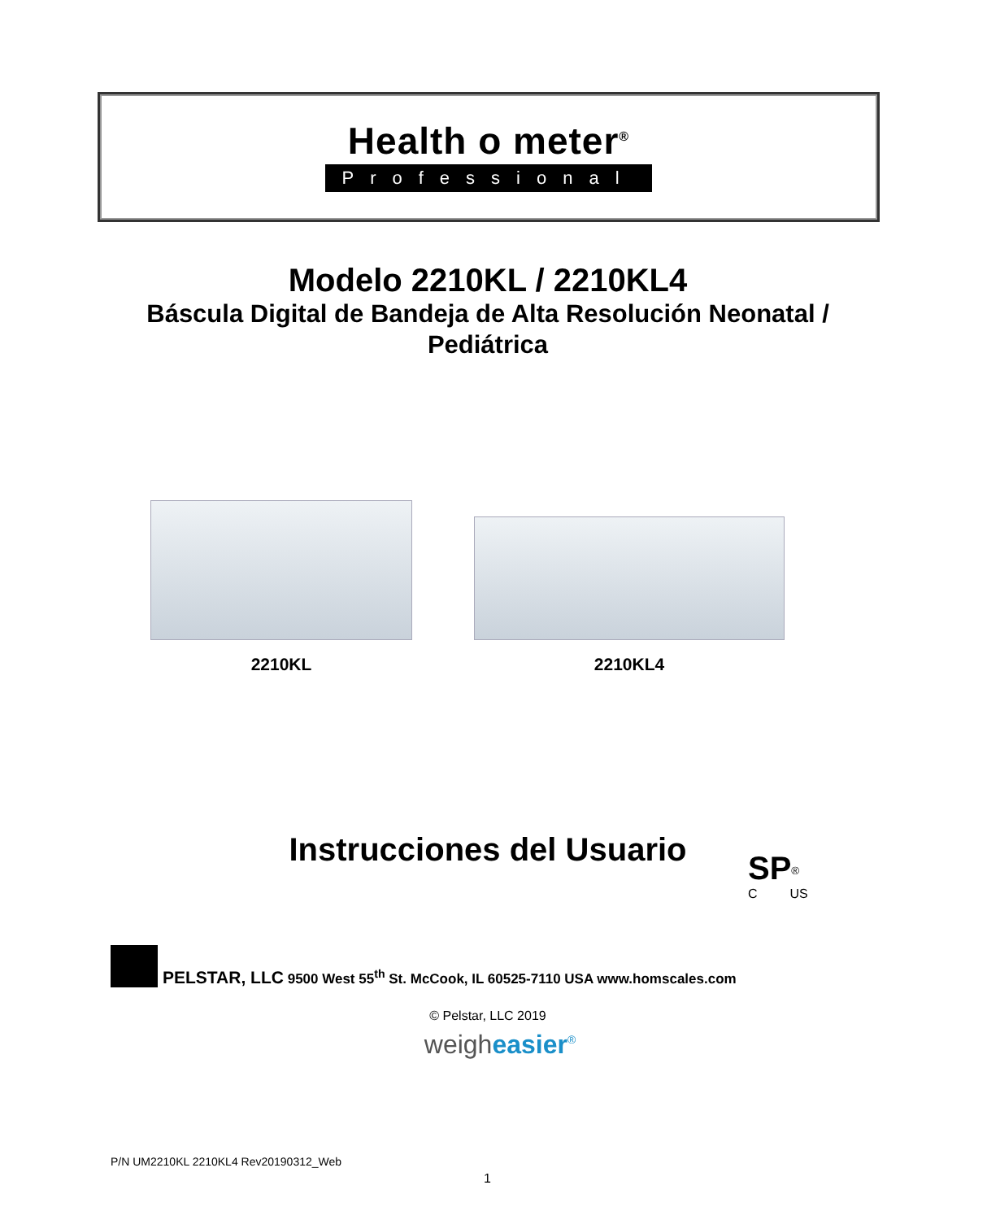Health o meter<sup>®</sup>
Professional
Modelo 2210KL / 2210KL4
Báscula Digital de Bandeja de Alta Resolución Neonatal / Pediátrica
2210KL 2210KL4
Instrucciones del Usuario
SP<sup>®</sup>
C US
PELSTAR, LLC 9500 West 55<sup>th</sup> St. McCook, IL 60525-7110 USA www.homscales.com
© Pelstar, LLC 2019
weigheasier<sup>®</sup>
P/N UM2210KL 2210KL4 Rev20190312_Web
1